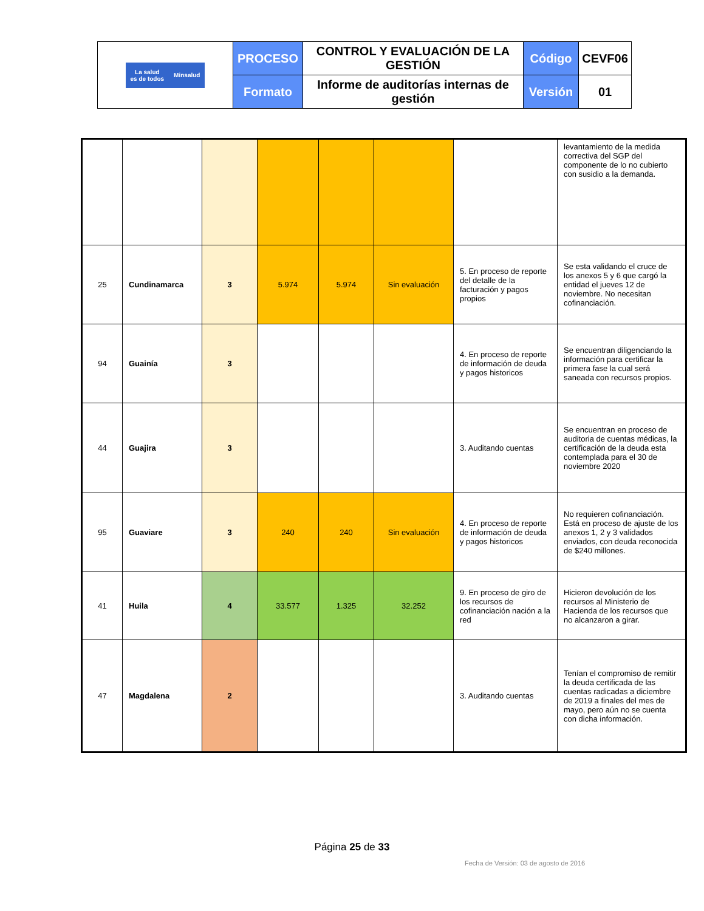| La salud es de todos Minsalud | PROCESO | CONTROL Y EVALUACIÓN DE LA GESTIÓN | Código | CEVF06 |
| | Formato | Informe de auditorías internas de gestión | Versión | 01 |
| | | | | | | | levantamiento de la medida correctiva del SGP del componente de lo no cubierto con susidio a la demanda. |
| 25 | Cundinamarca | 3 | 5.974 | 5.974 | Sin evaluación | 5. En proceso de reporte del detalle de la facturación y pagos propios | Se esta validando el cruce de los anexos 5 y 6 que cargó la entidad el jueves 12 de noviembre. No necesitan cofinanciación. |
| 94 | Guainía | 3 | | | | 4. En proceso de reporte de información de deuda y pagos historicos | Se encuentran diligenciando la información para certificar la primera fase la cual será saneada con recursos propios. |
| 44 | Guajira | 3 | | | | 3. Auditando cuentas | Se encuentran en proceso de auditoria de cuentas médicas, la certificación de la deuda esta contemplada para el 30 de noviembre 2020 |
| 95 | Guaviare | 3 | 240 | 240 | Sin evaluación | 4. En proceso de reporte de información de deuda y pagos historicos | No requieren cofinanciación. Está en proceso de ajuste de los anexos 1, 2 y 3 validados enviados, con deuda reconocida de $240 millones. |
| 41 | Huila | 4 | 33.577 | 1.325 | 32.252 | 9. En proceso de giro de los recursos de cofinanciación nación a la red | Hicieron devolución de los recursos al Ministerio de Hacienda de los recursos que no alcanzaron a girar. |
| 47 | Magdalena | 2 | | | | 3. Auditando cuentas | Tenían el compromiso de remitir la deuda certificada de las cuentas radicadas a diciembre de 2019 a finales del mes de mayo, pero aún no se cuenta con dicha información. |
Página 25 de 33
Fecha de Versión: 03 de agosto de 2016